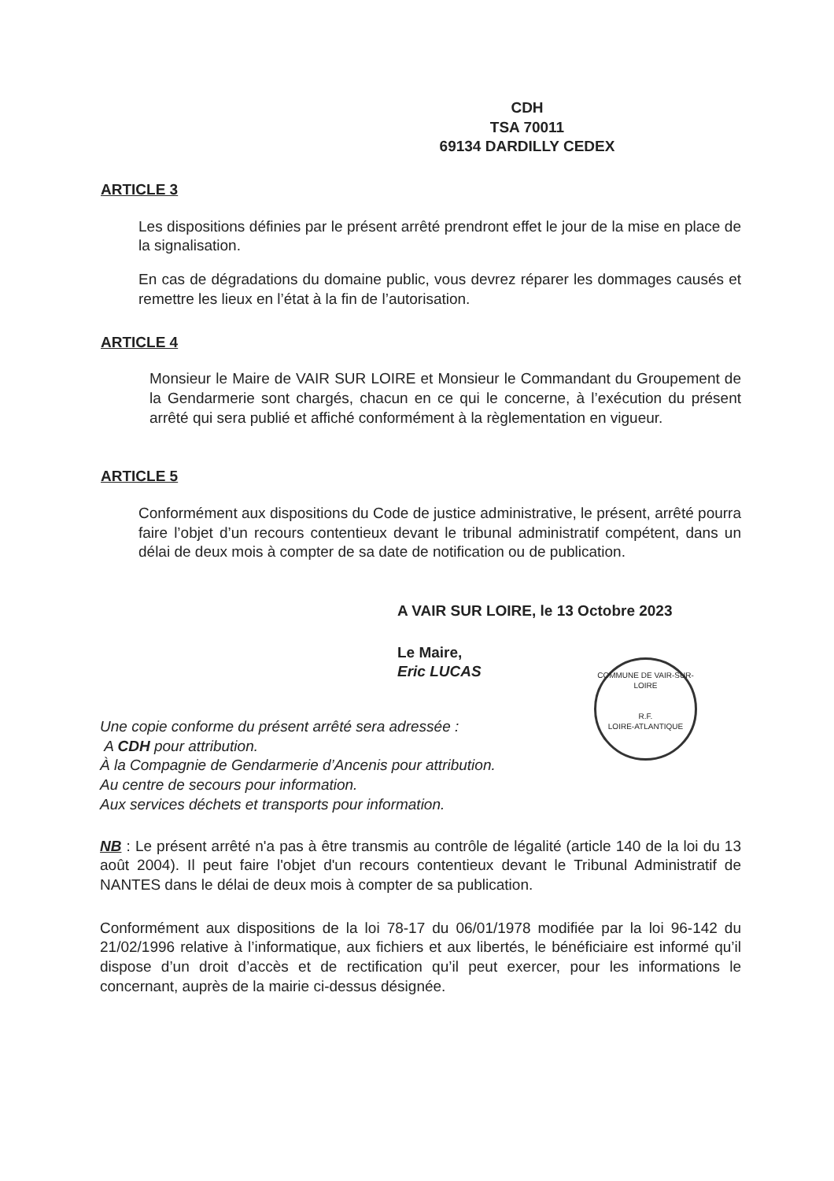CDH
TSA 70011
69134 DARDILLY CEDEX
ARTICLE 3
Les dispositions définies par le présent arrêté prendront effet le jour de la mise en place de la signalisation.
En cas de dégradations du domaine public, vous devrez réparer les dommages causés et remettre les lieux en l’état à la fin de l’autorisation.
ARTICLE 4
Monsieur le Maire de VAIR SUR LOIRE et Monsieur le Commandant du Groupement de la Gendarmerie sont chargés, chacun en ce qui le concerne, à l’exécution du présent arrêté qui sera publié et affiché conformément à la règlementation en vigueur.
ARTICLE 5
Conformément aux dispositions du Code de justice administrative, le présent, arrêté pourra faire l’objet d’un recours contentieux devant le tribunal administratif compétent, dans un délai de deux mois à compter de sa date de notification ou de publication.
A VAIR SUR LOIRE, le 13 Octobre 2023
Le Maire,
Eric LUCAS
COMMUNE DE VAIR-SUR-LOIRE
R.F.
LOIRE-ATLANTIQUE
Une copie conforme du présent arrêté sera adressée :
A CDH pour attribution.
À la Compagnie de Gendarmerie d’Ancenis pour attribution.
Au centre de secours pour information.
Aux services déchets et transports pour information.
NB : Le présent arrêté n'a pas à être transmis au contrôle de légalité (article 140 de la loi du 13 août 2004). Il peut faire l'objet d'un recours contentieux devant le Tribunal Administratif de NANTES dans le délai de deux mois à compter de sa publication.
Conformément aux dispositions de la loi 78-17 du 06/01/1978 modifiée par la loi 96-142 du 21/02/1996 relative à l’informatique, aux fichiers et aux libertés, le bénéficiaire est informé qu’il dispose d’un droit d’accès et de rectification qu’il peut exercer, pour les informations le concernant, auprès de la mairie ci-dessus désignée.